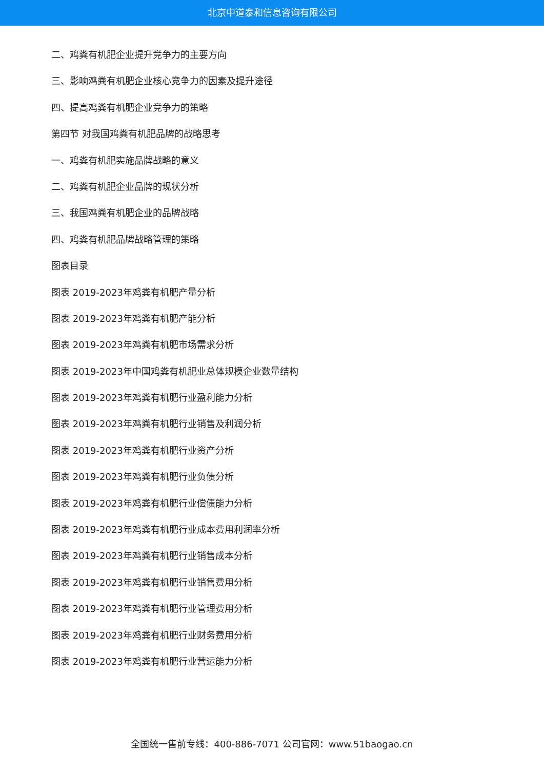北京中道泰和信息咨询有限公司
二、鸡粪有机肥企业提升竞争力的主要方向
三、影响鸡粪有机肥企业核心竞争力的因素及提升途径
四、提高鸡粪有机肥企业竞争力的策略
第四节 对我国鸡粪有机肥品牌的战略思考
一、鸡粪有机肥实施品牌战略的意义
二、鸡粪有机肥企业品牌的现状分析
三、我国鸡粪有机肥企业的品牌战略
四、鸡粪有机肥品牌战略管理的策略
图表目录
图表 2019-2023年鸡粪有机肥产量分析
图表 2019-2023年鸡粪有机肥产能分析
图表 2019-2023年鸡粪有机肥市场需求分析
图表 2019-2023年中国鸡粪有机肥业总体规模企业数量结构
图表 2019-2023年鸡粪有机肥行业盈利能力分析
图表 2019-2023年鸡粪有机肥行业销售及利润分析
图表 2019-2023年鸡粪有机肥行业资产分析
图表 2019-2023年鸡粪有机肥行业负债分析
图表 2019-2023年鸡粪有机肥行业偿债能力分析
图表 2019-2023年鸡粪有机肥行业成本费用利润率分析
图表 2019-2023年鸡粪有机肥行业销售成本分析
图表 2019-2023年鸡粪有机肥行业销售费用分析
图表 2019-2023年鸡粪有机肥行业管理费用分析
图表 2019-2023年鸡粪有机肥行业财务费用分析
图表 2019-2023年鸡粪有机肥行业营运能力分析
全国统一售前专线：400-886-7071 公司官网：www.51baogao.cn